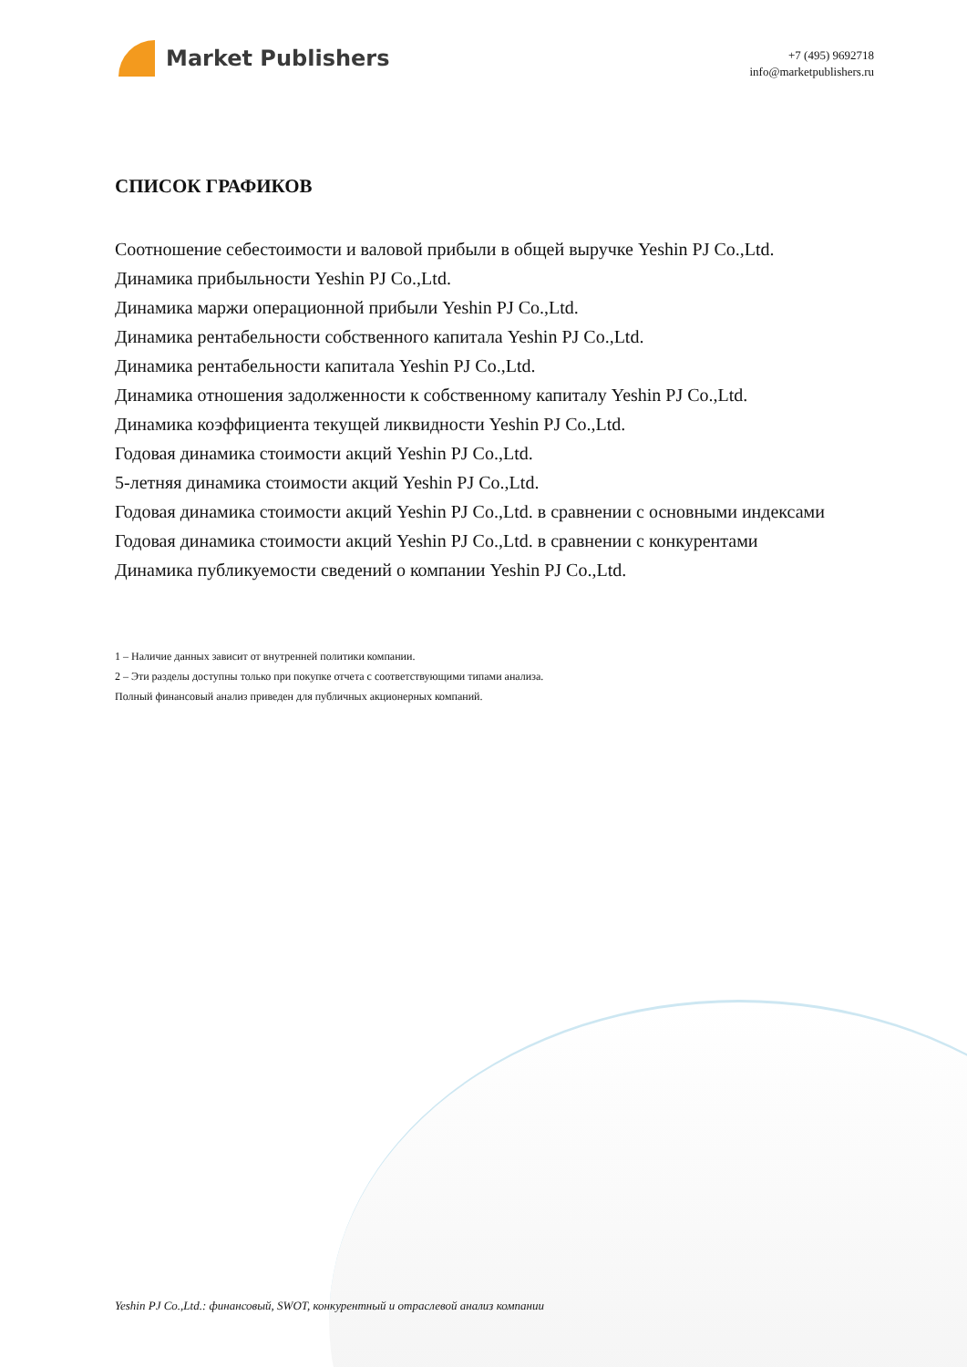Market Publishers
+7 (495) 9692718
info@marketpublishers.ru
СПИСОК ГРАФИКОВ
Соотношение себестоимости и валовой прибыли в общей выручке Yeshin PJ Co.,Ltd.
Динамика прибыльности Yeshin PJ Co.,Ltd.
Динамика маржи операционной прибыли Yeshin PJ Co.,Ltd.
Динамика рентабельности собственного капитала Yeshin PJ Co.,Ltd.
Динамика рентабельности капитала Yeshin PJ Co.,Ltd.
Динамика отношения задолженности к собственному капиталу Yeshin PJ Co.,Ltd.
Динамика коэффициента текущей ликвидности Yeshin PJ Co.,Ltd.
Годовая динамика стоимости акций Yeshin PJ Co.,Ltd.
5-летняя динамика стоимости акций Yeshin PJ Co.,Ltd.
Годовая динамика стоимости акций Yeshin PJ Co.,Ltd. в сравнении с основными индексами
Годовая динамика стоимости акций Yeshin PJ Co.,Ltd. в сравнении с конкурентами
Динамика публикуемости сведений о компании Yeshin PJ Co.,Ltd.
1 – Наличие данных зависит от внутренней политики компании.
2 – Эти разделы доступны только при покупке отчета с соответствующими типами анализа.
Полный финансовый анализ приведен для публичных акционерных компаний.
Yeshin PJ Co.,Ltd.: финансовый, SWOT, конкурентный и отраслевой анализ компании